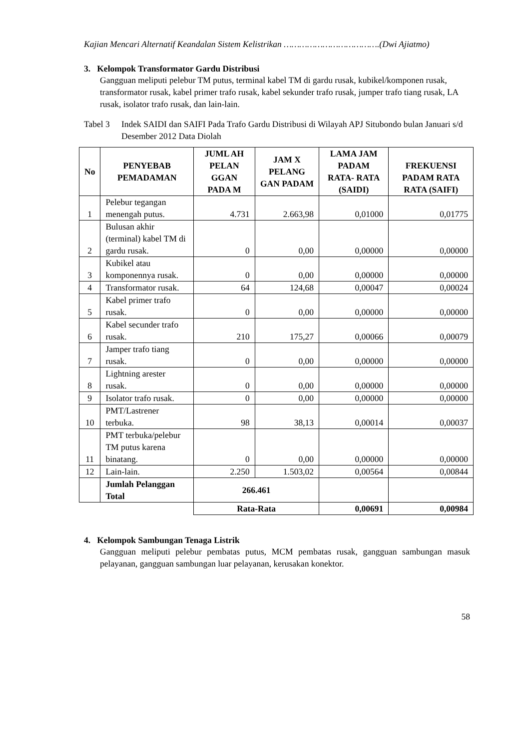Kajian Mencari Alternatif Keandalan Sistem Kelistrikan ……………………………….(Dwi Ajiatmo)
3. Kelompok Transformator Gardu Distribusi
Gangguan meliputi pelebur TM putus, terminal kabel TM di gardu rusak, kubikel/komponen rusak, transformator rusak, kabel primer trafo rusak, kabel sekunder trafo rusak, jumper trafo tiang rusak, LA rusak, isolator trafo rusak, dan lain-lain.
Tabel 3 Indek SAIDI dan SAIFI Pada Trafo Gardu Distribusi di Wilayah APJ Situbondo bulan Januari s/d Desember 2012 Data Diolah
| No | PENYEBAB PEMADAMAN | JUML AH PELAN GGAN PADA M | JAM X PELANG GAN PADAM | LAMA JAM PADAM RATA- RATA (SAIDI) | FREKUENSI PADAM RATA RATA (SAIFI) |
| --- | --- | --- | --- | --- | --- |
| 1 | Pelebur tegangan menengah putus. | 4.731 | 2.663,98 | 0,01000 | 0,01775 |
| 2 | Bulusan akhir (terminal) kabel TM di gardu rusak. | 0 | 0,00 | 0,00000 | 0,00000 |
| 3 | Kubikel atau komponennya rusak. | 0 | 0,00 | 0,00000 | 0,00000 |
| 4 | Transformator rusak. | 64 | 124,68 | 0,00047 | 0,00024 |
| 5 | Kabel primer trafo rusak. | 0 | 0,00 | 0,00000 | 0,00000 |
| 6 | Kabel secunder trafo rusak. | 210 | 175,27 | 0,00066 | 0,00079 |
| 7 | Jamper trafo tiang rusak. | 0 | 0,00 | 0,00000 | 0,00000 |
| 8 | Lightning arester rusak. | 0 | 0,00 | 0,00000 | 0,00000 |
| 9 | Isolator trafo rusak. | 0 | 0,00 | 0,00000 | 0,00000 |
| 10 | PMT/Lastrener terbuka. | 98 | 38,13 | 0,00014 | 0,00037 |
| 11 | PMT terbuka/pelebur TM putus karena binatang. | 0 | 0,00 | 0,00000 | 0,00000 |
| 12 | Lain-lain. | 2.250 | 1.503,02 | 0,00564 | 0,00844 |
| | Jumlah Pelanggan Total | 266.461 | | | |
| | | Rata-Rata | | 0,00691 | 0,00984 |
4. Kelompok Sambungan Tenaga Listrik
Gangguan meliputi pelebur pembatas putus, MCM pembatas rusak, gangguan sambungan masuk pelayanan, gangguan sambungan luar pelayanan, kerusakan konektor.
58